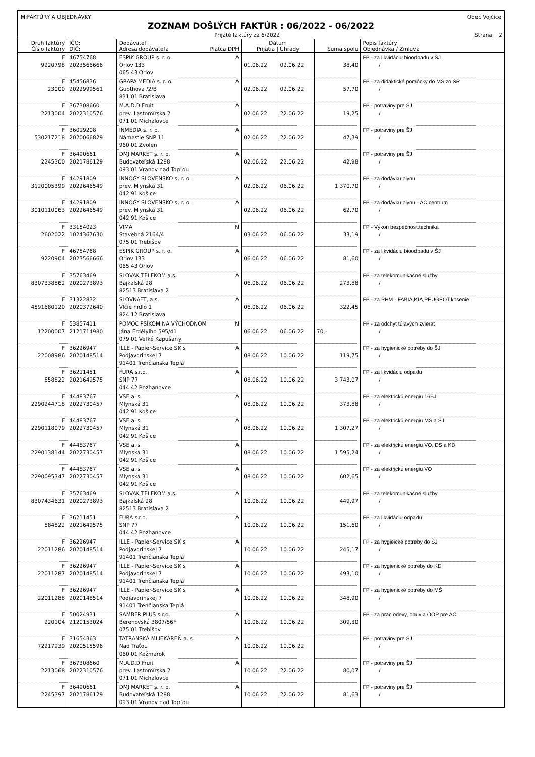M:FAKTÚRY A OBJEDNÁVKY Obec Vojčice
ZOZNAM DOŠLÝCH FAKTÚR : 06/2022 - 06/2022
Prijaté faktúry za 6/2022 Strana: 2
| Druh faktúry Číslo faktúry | IČO: DIČ: | Dodávateľ Adresa dodávateľa Platca DPH | Dátum Prijatia / Úhrady | | Suma spolu | Popis faktúry Objednávka / Zmluva |
| --- | --- | --- | --- | --- | --- | --- |
| F 9220798 | 46754768 2023566666 | ESPIK GROUP s. r. o. A Orlov 133 065 43 Orlov | 01.06.22 | 02.06.22 | 38,40 | FP - za likvidáciu bioodpadu v ŠJ / |
| F 23000 | 45456836 2022999561 | GRAPA MEDIA s. r. o. A Guothova /2/B 831 01 Bratislava | 02.06.22 | 02.06.22 | 57,70 | FP - za didaktické pomôcky do MŠ zo ŠR / |
| F 2213004 | 367308660 2022310576 | M.A.D.D.Fruit A prev. Lastomírska 2 071 01 Michalovce | 02.06.22 | 22.06.22 | 19,25 | FP - potraviny pre ŠJ / |
| F 530217218 | 36019208 2020066829 | INMEDIA s. r. o. A Námestie SNP 11 960 01 Zvolen | 02.06.22 | 22.06.22 | 47,39 | FP - potraviny pre ŠJ / |
| F 2245300 | 36490661 2021786129 | DMJ MARKET s. r. o. A Budovateľská 1288 093 01 Vranov nad Topľou | 02.06.22 | 22.06.22 | 42,98 | FP - potraviny pre ŠJ / |
| F 3120005399 | 44291809 2022646549 | INNOGY SLOVENSKO s. r. o. A prev. Mlynská 31 042 91 Košice | 02.06.22 | 06.06.22 | 1 370,70 | FP - za dodávku plynu / |
| F 3010110063 | 44291809 2022646549 | INNOGY SLOVENSKO s. r. o. A prev. Mlynská 31 042 91 Košice | 02.06.22 | 06.06.22 | 62,70 | FP - za dodávku plynu - AČ centrum / |
| F 2602022 | 33154023 1024367630 | VIMA N Stavebná 2164/4 075 01 Trebišov | 03.06.22 | 06.06.22 | 33,19 | FP - Výkon bezpečnost.technika / |
| F 9220904 | 46754768 2023566666 | ESPIK GROUP s. r. o. A Orlov 133 065 43 Orlov | 06.06.22 | 06.06.22 | 81,60 | FP - za likvidáciu bioodpadu v ŠJ / |
| F 8307338862 | 35763469 2020273893 | SLOVAK TELEKOM a.s. A Bajkalská 28 82513 Bratislava 2 | 06.06.22 | 06.06.22 | 273,88 | FP - za telekomunikačné služby / |
| F 4591680120 | 31322832 2020372640 | SLOVNAFT, a.s. A Vlčie hrdlo 1 824 12 Bratislava | 06.06.22 | 06.06.22 | 322,45 | FP - za PHM - FABIA,KIA,PEUGEOT,kosenie |
| F 12200007 | 53857411 2121714980 | POMOC PSÍKOM NA VÝCHODNOM N Jána Erdélyiho 595/41 079 01 Veľké Kapušany | 06.06.22 | 06.06.22 | 70,- | FP - za odchyt túlavých zvierat / |
| F 22008986 | 36226947 2020148514 | ILLE - Papier-Service SK s A Podjavorinskej 7 91401 Trenčianska Teplá | 08.06.22 | 10.06.22 | 119,75 | FP - za hygienické potreby do ŠJ / |
| F 558822 | 36211451 2021649575 | FURA s.r.o. A SNP 77 044 42 Rozhanovce | 08.06.22 | 10.06.22 | 3 743,07 | FP - za likvidáciu odpadu / |
| F 2290244718 | 44483767 2022730457 | VSE a. s. A Mlynská 31 042 91 Košice | 08.06.22 | 10.06.22 | 373,88 | FP - za elektrickú energiu 16BJ / |
| F 2290118079 | 44483767 2022730457 | VSE a. s. A Mlynská 31 042 91 Košice | 08.06.22 | 10.06.22 | 1 307,27 | FP - za elektrickú energiu MŠ a ŠJ / |
| F 2290138144 | 44483767 2022730457 | VSE a. s. A Mlynská 31 042 91 Košice | 08.06.22 | 10.06.22 | 1 595,24 | FP - za elektrickú energiu VO, DS a KD / |
| F 2290095347 | 44483767 2022730457 | VSE a. s. A Mlynská 31 042 91 Košice | 08.06.22 | 10.06.22 | 602,65 | FP - za elektrickú energiu VO / |
| F 8307434631 | 35763469 2020273893 | SLOVAK TELEKOM a.s. A Bajkalská 28 82513 Bratislava 2 | 10.06.22 | 10.06.22 | 449,97 | FP - za telekomunikačné služby / |
| F 584822 | 36211451 2021649575 | FURA s.r.o. A SNP 77 044 42 Rozhanovce | 10.06.22 | 10.06.22 | 151,60 | FP - za likvidáciu odpadu / |
| F 22011286 | 36226947 2020148514 | ILLE - Papier-Service SK s A Podjavorinskej 7 91401 Trenčianska Teplá | 10.06.22 | 10.06.22 | 245,17 | FP - za hygieické potreby do ŠJ / |
| F 22011287 | 36226947 2020148514 | ILLE - Papier-Service SK s A Podjavorinskej 7 91401 Trenčianska Teplá | 10.06.22 | 10.06.22 | 493,10 | FP - za hygienické potreby do KD / |
| F 22011288 | 36226947 2020148514 | ILLE - Papier-Service SK s A Podjavorinskej 7 91401 Trenčianska Teplá | 10.06.22 | 10.06.22 | 348,90 | FP - za hygienické potreby do MŠ / |
| F 220104 | 50024931 2120153024 | SAMBER PLUS s.r.o. A Berehovská 3807/56F 075 01 Trebišov | 10.06.22 | 10.06.22 | 309,30 | FP - za prac.odevy, obuv a OOP pre AČ |
| F 72217939 | 31654363 2020515596 | TATRANSKÁ MLIEKAREŇ a. s. A Nad Traťou 060 01 Kežmarok | 10.06.22 | 10.06.22 | | FP - potraviny pre ŠJ / |
| F 2213068 | 367308660 2022310576 | M.A.D.D.Fruit A prev. Lastomírska 2 071 01 Michalovce | 10.06.22 | 22.06.22 | 80,07 | FP - potraviny pre ŠJ / |
| F 2245397 | 36490661 2021786129 | DMJ MARKET s. r. o. A Budovateľská 1288 093 01 Vranov nad Topľou | 10.06.22 | 22.06.22 | 81,63 | FP - potraviny pre ŠJ / |